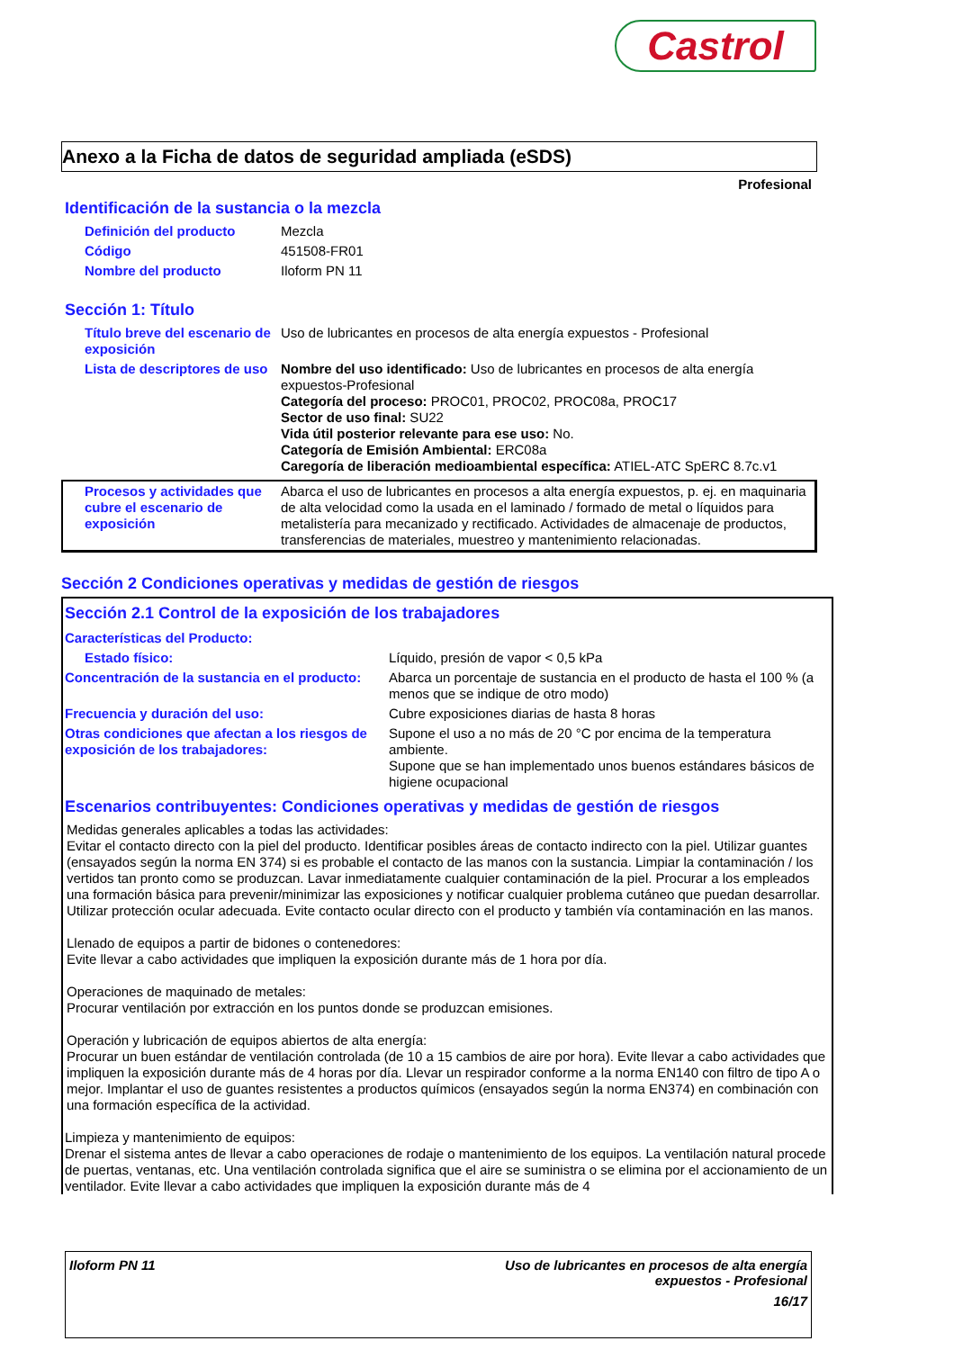Castrol
Anexo a la Ficha de datos de seguridad ampliada (eSDS)
Profesional
Identificación de la sustancia o la mezcla
| Definición del producto | Mezcla |
| Código | 451508-FR01 |
| Nombre del producto | Iloform PN 11 |
Sección 1: Título
| Título breve del escenario de exposición | Uso de lubricantes en procesos de alta energía expuestos - Profesional |
| Lista de descriptores de uso | Nombre del uso identificado: Uso de lubricantes en procesos de alta energía expuestos-Profesional Categoría del proceso: PROC01, PROC02, PROC08a, PROC17 Sector de uso final: SU22 Vida útil posterior relevante para ese uso: No. Categoría de Emisión Ambiental: ERC08a Caregoría de liberación medioambiental específica: ATIEL-ATC SpERC 8.7c.v1 |
| Procesos y actividades que cubre el escenario de exposición | Abarca el uso de lubricantes en procesos a alta energía expuestos, p. ej. en maquinaria de alta velocidad como la usada en el laminado / formado de metal o líquidos para metalistería para mecanizado y rectificado. Actividades de almacenaje de productos, transferencias de materiales, muestreo y mantenimiento relacionadas. |
Sección 2 Condiciones operativas y medidas de gestión de riesgos
Sección 2.1 Control de la exposición de los trabajadores
| Características del Producto: | |
| Estado físico: | Líquido, presión de vapor < 0,5 kPa |
| Concentración de la sustancia en el producto: | Abarca un porcentaje de sustancia en el producto de hasta el 100 % (a menos que se indique de otro modo) |
| Frecuencia y duración del uso: | Cubre exposiciones diarias de hasta 8 horas |
| Otras condiciones que afectan a los riesgos de exposición de los trabajadores: | Supone el uso a no más de 20 °C por encima de la temperatura ambiente. Supone que se han implementado unos buenos estándares básicos de higiene ocupacional |
Escenarios contribuyentes: Condiciones operativas y medidas de gestión de riesgos
Medidas generales aplicables a todas las actividades:
Evitar el contacto directo con la piel del producto. Identificar posibles áreas de contacto indirecto con la piel. Utilizar guantes (ensayados según la norma EN 374) si es probable el contacto de las manos con la sustancia. Limpiar la contaminación / los vertidos tan pronto como se produzcan. Lavar inmediatamente cualquier contaminación de la piel. Procurar a los empleados una formación básica para prevenir/minimizar las exposiciones y notificar cualquier problema cutáneo que puedan desarrollar. Utilizar protección ocular adecuada. Evite contacto ocular directo con el producto y también vía contaminación en las manos.
Llenado de equipos a partir de bidones o contenedores:
Evite llevar a cabo actividades que impliquen la exposición durante más de 1 hora por día.
Operaciones de maquinado de metales:
Procurar ventilación por extracción en los puntos donde se produzcan emisiones.
Operación y lubricación de equipos abiertos de alta energía:
Procurar un buen estándar de ventilación controlada (de 10 a 15 cambios de aire por hora). Evite llevar a cabo actividades que impliquen la exposición durante más de 4 horas por día. Llevar un respirador conforme a la norma EN140 con filtro de tipo A o mejor. Implantar el uso de guantes resistentes a productos químicos (ensayados según la norma EN374) en combinación con una formación específica de la actividad.
Limpieza y mantenimiento de equipos:
Drenar el sistema antes de llevar a cabo operaciones de rodaje o mantenimiento de los equipos. La ventilación natural procede de puertas, ventanas, etc. Una ventilación controlada significa que el aire se suministra o se elimina por el accionamiento de un ventilador. Evite llevar a cabo actividades que impliquen la exposición durante más de 4
Iloform PN 11 Uso de lubricantes en procesos de alta energía
expuestos - Profesional
16/17